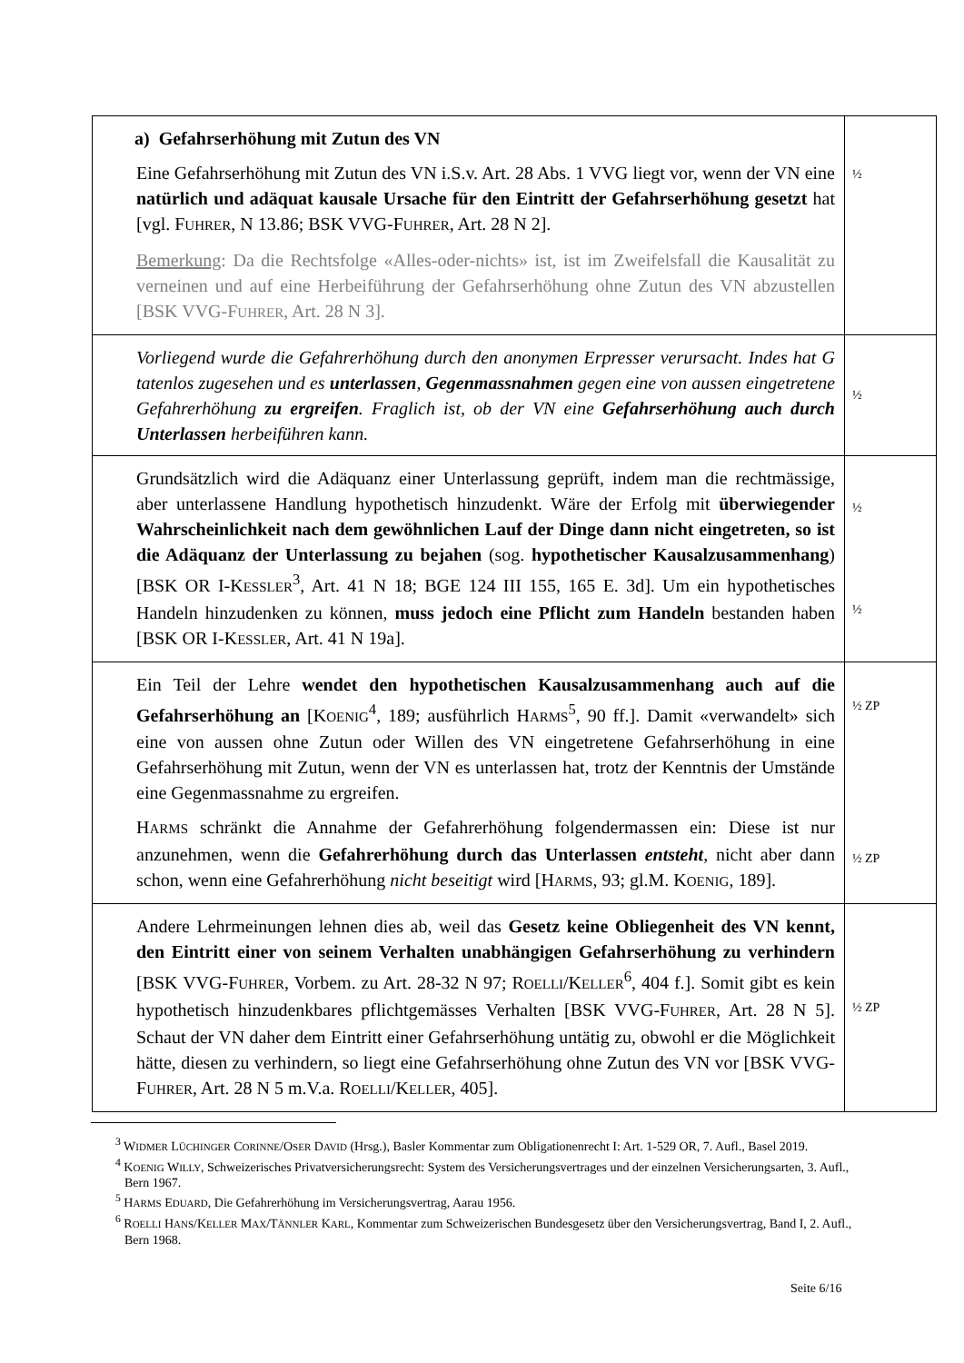| a) Gefahrserhöhung mit Zutun des VN Eine Gefahrserhöhung mit Zutun des VN i.S.v. Art. 28 Abs. 1 VVG liegt vor, wenn der VN eine natürlich und adäquat kausale Ursache für den Eintritt der Gefahrserhöhung gesetzt hat [vgl. F UHRER , N 13.86; BSK VVG-F UHRER , Art. 28 N 2]. Bemerkung : Da die Rechtsfolge «Alles-oder-nichts» ist, ist im Zweifelsfall die Kausalität zu verneinen und auf eine Herbeiführung der Gefahrserhöhung ohne Zutun des VN abzustellen [BSK VVG-F UHRER , Art. 28 N 3]. | ½ |
| Vorliegend wurde die Gefahrerhöhung durch den anonymen Erpresser verursacht. Indes hat G tatenlos zugesehen und es unterlassen , Gegenmassnahmen gegen eine von aussen eingetretene Gefahrerhöhung zu ergreifen . Fraglich ist, ob der VN eine Gefahrserhöhung auch durch Unterlassen herbeiführen kann. | ½ |
| Grundsätzlich wird die Adäquanz einer Unterlassung geprüft, indem man die rechtmässige, aber unterlassene Handlung hypothetisch hinzudenkt. Wäre der Erfolg mit überwiegender Wahrscheinlichkeit nach dem gewöhnlichen Lauf der Dinge dann nicht eingetreten, so ist die Adäquanz der Unterlassung zu bejahen (sog. hypothetischer Kausalzusammenhang ) [BSK OR I-K ESSLER<sup>3</sup>, Art. 41 N 18; BGE 124 III 155, 165 E. 3d]. Um ein hypothetisches Handeln hinzudenken zu können, muss jedoch eine Pflicht zum Handeln bestanden haben [BSK OR I-K ESSLER , Art. 41 N 19a]. | ½ ½ |
| Ein Teil der Lehre wendet den hypothetischen Kausalzusammenhang auch auf die Gefahrserhöhung an [K OENIG<sup>4</sup>, 189; ausführlich H ARMS<sup>5</sup>, 90 ff.]. Damit «verwandelt» sich eine von aussen ohne Zutun oder Willen des VN eingetretene Gefahrserhöhung in eine Gefahrserhöhung mit Zutun, wenn der VN es unterlassen hat, trotz der Kenntnis der Umstände eine Gegenmassnahme zu ergreifen. H ARMS schränkt die Annahme der Gefahrerhöhung folgendermassen ein: Diese ist nur anzunehmen, wenn die Gefahrerhöhung durch das Unterlassen entsteht , nicht aber dann schon, wenn eine Gefahrerhöhung nicht beseitigt wird [H ARMS , 93; gl.M. K OENIG , 189]. | ½ ZP ½ ZP |
| Andere Lehrmeinungen lehnen dies ab, weil das Gesetz keine Obliegenheit des VN kennt, den Eintritt einer von seinem Verhalten unabhängigen Gefahrserhöhung zu verhindern [BSK VVG-F UHRER , Vorbem. zu Art. 28-32 N 97; R OELLI /K ELLER<sup>6</sup>, 404 f.]. Somit gibt es kein hypothetisch hinzudenkbares pflichtgemässes Verhalten [BSK VVG-F UHRER , Art. 28 N 5]. Schaut der VN daher dem Eintritt einer Gefahrserhöhung untätig zu, obwohl er die Möglichkeit hätte, diesen zu verhindern, so liegt eine Gefahrserhöhung ohne Zutun des VN vor [BSK VVG-F UHRER , Art. 28 N 5 m.V.a. R OELLI /K ELLER , 405]. | ½ ZP |
<sup>3</sup> WIDMER LÜCHINGER CORINNE/OSER DAVID (Hrsg.), Basler Kommentar zum Obligationenrecht I: Art. 1-529 OR, 7. Aufl., Basel 2019.
<sup>4</sup> KOENIG WILLY, Schweizerisches Privatversicherungsrecht: System des Versicherungsvertrages und der einzelnen Versicherungsarten, 3. Aufl., Bern 1967.
<sup>5</sup> HARMS EDUARD, Die Gefahrerhöhung im Versicherungsvertrag, Aarau 1956.
<sup>6</sup> ROELLI HANS/KELLER MAX/TÄNNLER KARL, Kommentar zum Schweizerischen Bundesgesetz über den Versicherungsvertrag, Band I, 2. Aufl., Bern 1968.
Seite 6/16